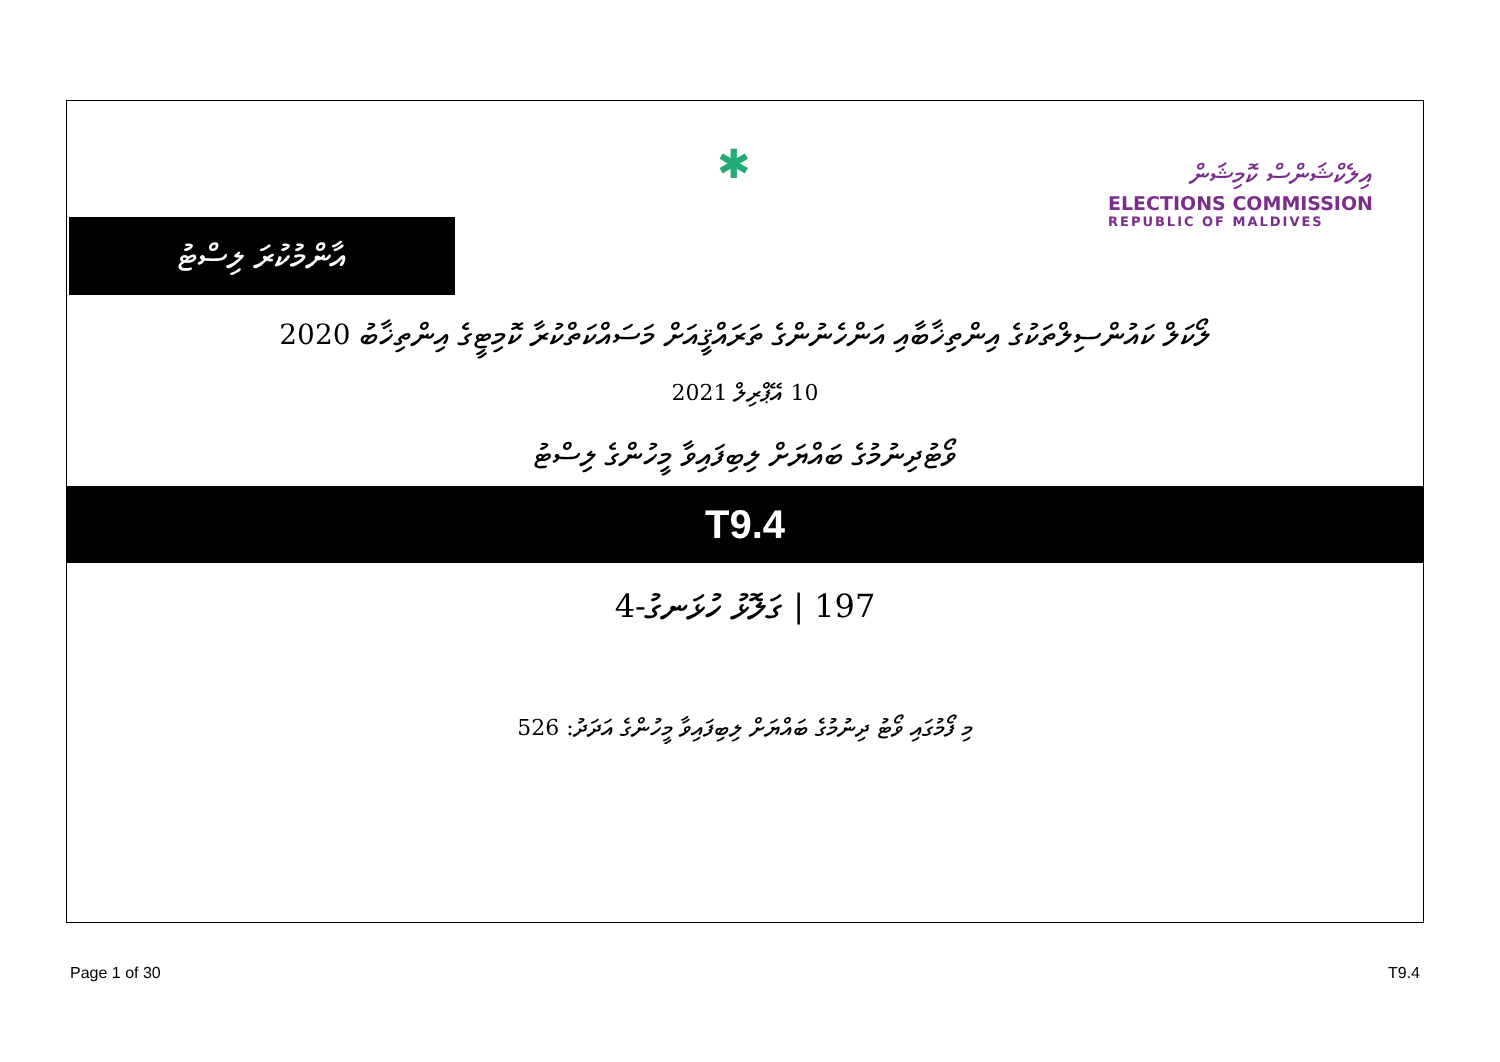އާންމުކުރަ ލިސްޓު
✱
އިލެކްޝަންސް ކޮމިޝަން
ELECTIONS COMMISSION
REPUBLIC OF MALDIVES
ލޯކަލް ކައުންސިލްތަކުގެ އިންތިޚާބާއި އަންހެނުންގެ ތަރައްޤީއަށް މަސައްކަތްކުރާ ކޮމިޓީގެ އިންތިޚާބު 2020
10 އޭޕްރިލް 2021
ވޯޓުދިނުމުގެ ބައްޔަށް ލިބިފައިވާ މީހުންގެ ލިސްޓު
T9.4
197 | ގަލޮޅު ހުޅަނގު-4
މި ފޯމުގައި ވޯޓު ދިނުމުގެ ބައްޔަށް ލިބިފައިވާ މީހުންގެ އަދަދު: 526
Page 1 of 30 T9.4